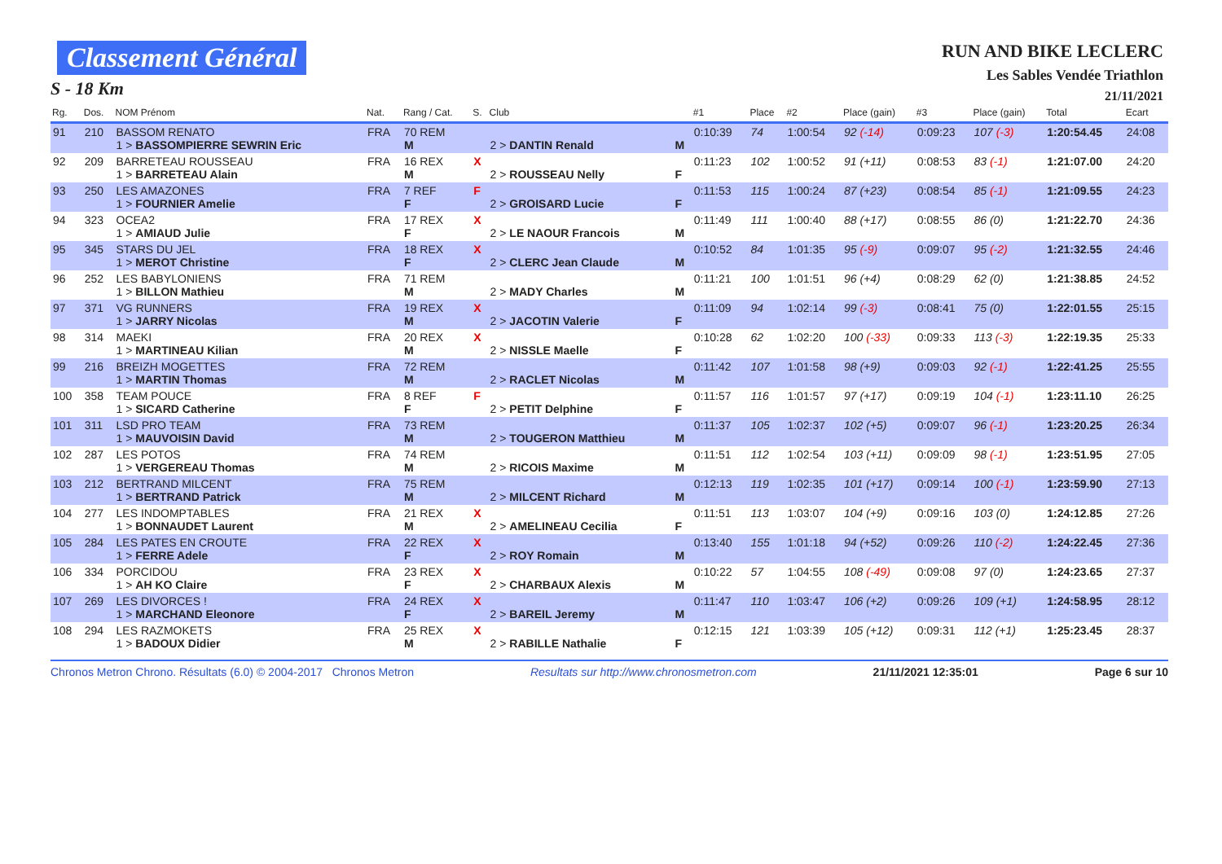Classement Général
S - 18 Km
RUN AND BIKE LECLERC
Les Sables Vendée Triathlon
21/11/2021
| Rg. | Dos. | NOM Prénom | Nat. | Rang / Cat. | S. | Club | | #1 | Place | #2 | Place (gain) | #3 | Place (gain) | Total | Ecart |
| --- | --- | --- | --- | --- | --- | --- | --- | --- | --- | --- | --- | --- | --- | --- | --- |
| 91 | 210 | BASSOM RENATO 1 > BASSOMPIERRE SEWRIN Eric | FRA | 70 REM M | | 2 > DANTIN Renald | M | 0:10:39 | 74 | 1:00:54 | 92 (-14) | 0:09:23 | 107 (-3) | 1:20:54.45 | 24:08 |
| 92 | 209 | BARRETEAU ROUSSEAU 1 > BARRETEAU Alain | FRA | 16 REX M | X | 2 > ROUSSEAU Nelly | F | 0:11:23 | 102 | 1:00:52 | 91 (+11) | 0:08:53 | 83 (-1) | 1:21:07.00 | 24:20 |
| 93 | 250 | LES AMAZONES 1 > FOURNIER Amelie | FRA | 7 REF F | F | 2 > GROISARD Lucie | F | 0:11:53 | 115 | 1:00:24 | 87 (+23) | 0:08:54 | 85 (-1) | 1:21:09.55 | 24:23 |
| 94 | 323 | OCEA2 1 > AMIAUD Julie | FRA | 17 REX F | X | 2 > LE NAOUR Francois | M | 0:11:49 | 111 | 1:00:40 | 88 (+17) | 0:08:55 | 86 (0) | 1:21:22.70 | 24:36 |
| 95 | 345 | STARS DU JEL 1 > MEROT Christine | FRA | 18 REX F | X | 2 > CLERC Jean Claude | M | 0:10:52 | 84 | 1:01:35 | 95 (-9) | 0:09:07 | 95 (-2) | 1:21:32.55 | 24:46 |
| 96 | 252 | LES BABYLONIENS 1 > BILLON Mathieu | FRA | 71 REM M | | 2 > MADY Charles | M | 0:11:21 | 100 | 1:01:51 | 96 (+4) | 0:08:29 | 62 (0) | 1:21:38.85 | 24:52 |
| 97 | 371 | VG RUNNERS 1 > JARRY Nicolas | FRA | 19 REX M | X | 2 > JACOTIN Valerie | F | 0:11:09 | 94 | 1:02:14 | 99 (-3) | 0:08:41 | 75 (0) | 1:22:01.55 | 25:15 |
| 98 | 314 | MAEKI 1 > MARTINEAU Kilian | FRA | 20 REX M | X | 2 > NISSLE Maelle | F | 0:10:28 | 62 | 1:02:20 | 100 (-33) | 0:09:33 | 113 (-3) | 1:22:19.35 | 25:33 |
| 99 | 216 | BREIZH MOGETTES 1 > MARTIN Thomas | FRA | 72 REM M | | 2 > RACLET Nicolas | M | 0:11:42 | 107 | 1:01:58 | 98 (+9) | 0:09:03 | 92 (-1) | 1:22:41.25 | 25:55 |
| 100 | 358 | TEAM POUCE 1 > SICARD Catherine | FRA | 8 REF F | F | 2 > PETIT Delphine | F | 0:11:57 | 116 | 1:01:57 | 97 (+17) | 0:09:19 | 104 (-1) | 1:23:11.10 | 26:25 |
| 101 | 311 | LSD PRO TEAM 1 > MAUVOISIN David | FRA | 73 REM M | | 2 > TOUGERON Matthieu | M | 0:11:37 | 105 | 1:02:37 | 102 (+5) | 0:09:07 | 96 (-1) | 1:23:20.25 | 26:34 |
| 102 | 287 | LES POTOS 1 > VERGEREAU Thomas | FRA | 74 REM M | | 2 > RICOIS Maxime | M | 0:11:51 | 112 | 1:02:54 | 103 (+11) | 0:09:09 | 98 (-1) | 1:23:51.95 | 27:05 |
| 103 | 212 | BERTRAND MILCENT 1 > BERTRAND Patrick | FRA | 75 REM M | | 2 > MILCENT Richard | M | 0:12:13 | 119 | 1:02:35 | 101 (+17) | 0:09:14 | 100 (-1) | 1:23:59.90 | 27:13 |
| 104 | 277 | LES INDOMPTABLES 1 > BONNAUDET Laurent | FRA | 21 REX M | X | 2 > AMELINEAU Cecilia | F | 0:11:51 | 113 | 1:03:07 | 104 (+9) | 0:09:16 | 103 (0) | 1:24:12.85 | 27:26 |
| 105 | 284 | LES PATES EN CROUTE 1 > FERRE Adele | FRA | 22 REX F | X | 2 > ROY Romain | M | 0:13:40 | 155 | 1:01:18 | 94 (+52) | 0:09:26 | 110 (-2) | 1:24:22.45 | 27:36 |
| 106 | 334 | PORCIDOU 1 > AH KO Claire | FRA | 23 REX F | X | 2 > CHARBAUX Alexis | M | 0:10:22 | 57 | 1:04:55 | 108 (-49) | 0:09:08 | 97 (0) | 1:24:23.65 | 27:37 |
| 107 | 269 | LES DIVORCES ! 1 > MARCHAND Eleonore | FRA | 24 REX F | X | 2 > BAREIL Jeremy | M | 0:11:47 | 110 | 1:03:47 | 106 (+2) | 0:09:26 | 109 (+1) | 1:24:58.95 | 28:12 |
| 108 | 294 | LES RAZMOKETS 1 > BADOUX Didier | FRA | 25 REX M | X | 2 > RABILLE Nathalie | F | 0:12:15 | 121 | 1:03:39 | 105 (+12) | 0:09:31 | 112 (+1) | 1:25:23.45 | 28:37 |
Chronos Metron Chrono. Résultats (6.0) © 2004-2017 Chronos Metron Resultats sur http://www.chronosmetron.com 21/11/2021 12:35:01 Page 6 sur 10